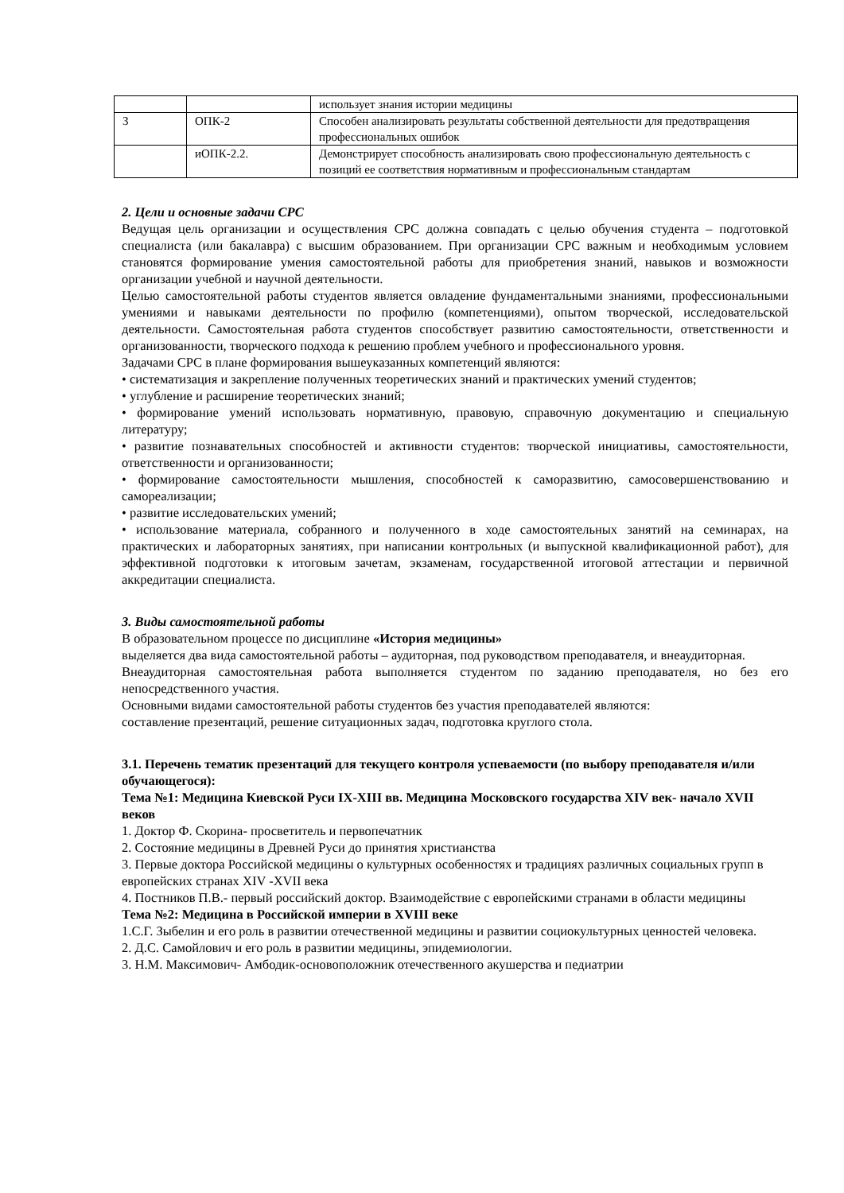| | | использует знания истории медицины |
| 3 | ОПК-2 | Способен анализировать результаты собственной деятельности для предотвращения профессиональных ошибок |
| | иОПК-2.2. | Демонстрирует способность анализировать свою профессиональную деятельность с позиций ее соответствия нормативным и профессиональным стандартам |
2. Цели и основные задачи СРС
Ведущая цель организации и осуществления СРС должна совпадать с целью обучения студента – подготовкой специалиста (или бакалавра) с высшим образованием. При организации СРС важным и необходимым условием становятся формирование умения самостоятельной работы для приобретения знаний, навыков и возможности организации учебной и научной деятельности.
Целью самостоятельной работы студентов является овладение фундаментальными знаниями, профессиональными умениями и навыками деятельности по профилю (компетенциями), опытом творческой, исследовательской деятельности. Самостоятельная работа студентов способствует развитию самостоятельности, ответственности и организованности, творческого подхода к решению проблем учебного и профессионального уровня.
Задачами СРС в плане формирования вышеуказанных компетенций являются:
• систематизация и закрепление полученных теоретических знаний и практических умений студентов;
• углубление и расширение теоретических знаний;
• формирование умений использовать нормативную, правовую, справочную документацию и специальную литературу;
• развитие познавательных способностей и активности студентов: творческой инициативы, самостоятельности, ответственности и организованности;
• формирование самостоятельности мышления, способностей к саморазвитию, самосовершенствованию и самореализации;
• развитие исследовательских умений;
• использование материала, собранного и полученного в ходе самостоятельных занятий на семинарах, на практических и лабораторных занятиях, при написании контрольных (и выпускной квалификационной работ), для эффективной подготовки к итоговым зачетам, экзаменам, государственной итоговой аттестации и первичной аккредитации специалиста.
3. Виды самостоятельной работы
В образовательном процессе по дисциплине «История медицины»
выделяется два вида самостоятельной работы – аудиторная, под руководством преподавателя, и внеаудиторная.
Внеаудиторная самостоятельная работа выполняется студентом по заданию преподавателя, но без его непосредственного участия.
Основными видами самостоятельной работы студентов без участия преподавателей являются:
составление презентаций, решение ситуационных задач, подготовка круглого стола.
3.1. Перечень тематик презентаций для текущего контроля успеваемости (по выбору преподавателя и/или обучающегося):
Тема №1: Медицина Киевской Руси IX-XIII вв. Медицина Московского государства XIV век- начало XVII веков
1. Доктор Ф. Скорина- просветитель и первопечатник
2. Состояние медицины в Древней Руси до принятия христианства
3. Первые доктора Российской медицины о культурных особенностях и традициях различных социальных групп в европейских странах XIV -XVII века
4. Постников П.В.- первый российский доктор. Взаимодействие с европейскими странами в области медицины
Тема №2: Медицина в Российской империи в XVIII веке
1.С.Г. Зыбелин и его роль в развитии отечественной медицины и развитии социокультурных ценностей человека.
2. Д.С. Самойлович и его роль в развитии медицины, эпидемиологии.
3. Н.М. Максимович- Амбодик-основоположник отечественного акушерства и педиатрии